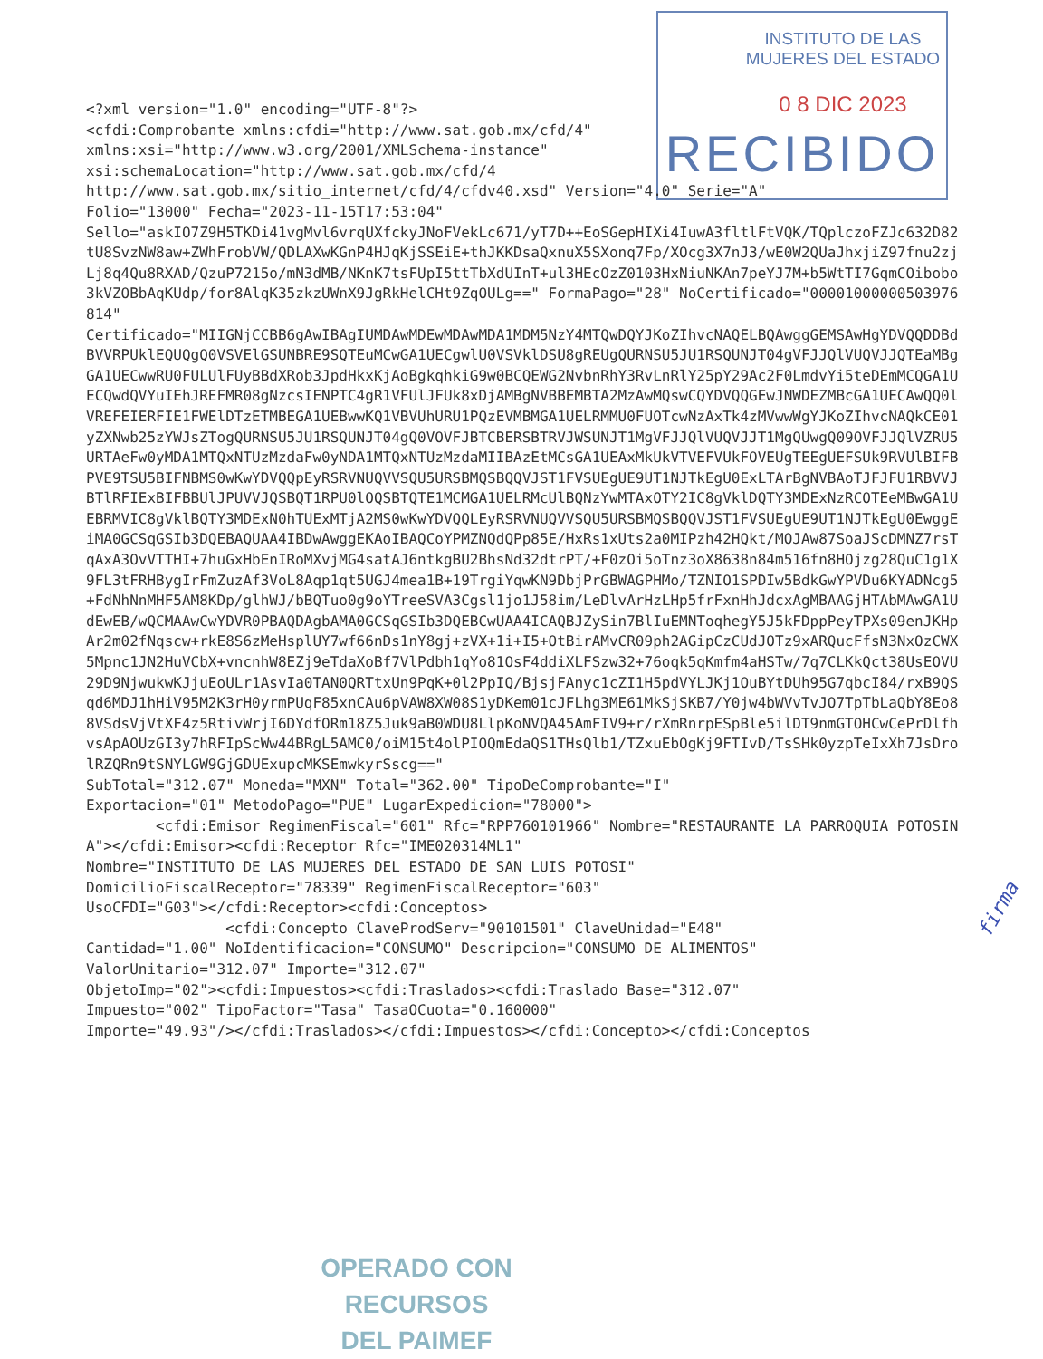INSTITUTO DE LAS
MUJERES DEL ESTADO
0 8 DIC 2023
RECIBIDO
<?xml version="1.0" encoding="UTF-8"?> <cfdi:Comprobante xmlns:cfdi="http://www.sat.gob.mx/cfd/4" xmlns:xsi="http://www.w3.org/2001/XMLSchema-instance" xsi:schemaLocation="http://www.sat.gob.mx/cfd/4 http://www.sat.gob.mx/sitio_internet/cfd/4/cfdv40.xsd" Version="4.0" Serie="A" Folio="13000" Fecha="2023-11-15T17:53:04" Sello="askIO7Z9H5TKDi41vgMvl6vrqUXfckyJNoFVekLc671/yT7D++EoSGepHIXi4IuwA3fltlFtVQK/TQplczoFZJc632D82tU8SvzNW8aw+ZWhFrobVW/QDLAXwKGnP4HJqKjSSEiE+thJKKDsaQxnuX5SXonq7Fp/XOcg3X7nJ3/wE0W2QUaJhxjiZ97fnu2zjLj8q4Qu8RXAD/QzuP7215o/mN3dMB/NKnK7tsFUpI5ttTbXdUInT+ul3HEcOzZ0103HxNiuNKAn7peYJ7M+b5WtTI7GqmCOibobo3kVZOBbAqKUdp/for8AlqK35zkzUWnX9JgRkHelCHt9ZqOULg==" FormaPago="28" NoCertificado="00001000000503976814" Certificado="MIIGNjCCBB6gAwIBAgIUMDAwMDEwMDAwMDA1MDM5NzY4MTQwDQYJKoZIhvcNAQELBQAwggGEMSAwHgYDVQQDDBdBVVRPUklEQUQgQ0VSVElGSUNBRE9SQTEuMCwGA1UECgwlU0VSVklDSU8gREUgQURNSU5JU1RSQUNJT04gVFJJQlVUQVJJQTEaMBgGA1UECwwRU0FULUlFUyBBdXRob3JpdHkxKjAoBgkqhkiG9w0BCQEWG2NvbnRhY3RvLnRlY25pY29Ac2F0LmdvYi5teDEmMCQGA1UECQwdQVYuIEhJREFMR08gNzcsIENPTC4gR1VFUlJFUk8xDjAMBgNVBBEMBTA2MzAwMQswCQYDVQQGEwJNWDEZMBcGA1UECAwQQ0lVREFEIERFIE1FWElDTzETMBEGA1UEBwwKQ1VBVUhURU1PQzEVMBMGA1UELRMMU0FUOTcwNzAxTk4zMVwwWgYJKoZIhvcNAQkCE01yZXNwb25zYWJsZTogQURNSU5JU1RSQUNJT04gQ0VOVFJBTCBERSBTRVJWSUNJT1MgVFJJQlVUQVJJT1MgQUwgQ09OVFJJQlVZRU5URTAeFw0yMDA1MTQxNTUzMzdaFw0yNDA1MTQxNTUzMzdaMIIBAzEtMCsGA1UEAxMkUkVTVEFVUkFOVEUgTEEgUEFSUk9RVUlBIFBPVE9TSU5BIFNBMS0wKwYDVQQpEyRSRVNUQVVSQU5URSBMQSBQQVJST1FVSUEgUE9UT1NJTkEgU0ExLTArBgNVBAoTJFJFU1RBVVJBTlRFIExBIFBBUlJPUVVJQSBQT1RPU0lOQSBTQTE1MCMGA1UELRMcUlBQNzYwMTAxOTY2IC8gVklDQTY3MDExNzRCOTEeMBwGA1UEBRMVIC8gVklBQTY3MDExN0hTUExMTjA2MS0wKwYDVQQLEyRSRVNUQVVSQU5URSBMQSBQQVJST1FVSUEgUE9UT1NJTkEgU0EwggEiMA0GCSqGSIb3DQEBAQUAA4IBDwAwggEKAoIBAQCoYPMZNQdQPp85E/HxRs1xUts2a0MIPzh42HQkt/MOJAw87SoaJScDMNZ7rsTqAxA3OvVTTHI+7huGxHbEnIRoMXvjMG4satAJ6ntkgBU2BhsNd32dtrPT/+F0zOi5oTnz3oX8638n84m516fn8HOjzg28QuC1g1X9FL3tFRHBygIrFmZuzAf3VoL8Aqp1qt5UGJ4mea1B+19TrgiYqwKN9DbjPrGBWAGPHMo/TZNIO1SPDIw5BdkGwYPVDu6KYADNcg5+FdNhNnMHF5AM8KDp/glhWJ/bBQTuo0g9oYTreeSVA3Cgsl1jo1J58im/LeDlvArHzLHp5frFxnHhJdcxAgMBAAGjHTAbMAwGA1UdEwEB/wQCMAAwCwYDVR0PBAQDAgbAMA0GCSqGSIb3DQEBCwUAA4ICAQBJZySin7BlIuEMNToqhegY5J5kFDppPeyTPXs09enJKHpAr2m02fNqscw+rkE8S6zMeHsplUY7wf66nDs1nY8gj+zVX+1i+I5+OtBirAMvCR09ph2AGipCzCUdJOTz9xARQucFfsN3NxOzCWX5Mpnc1JN2HuVCbX+vncnhW8EZj9eTdaXoBf7VlPdbh1qYo81OsF4ddiXLFSzw32+76oqk5qKmfm4aHSTw/7q7CLKkQct38UsEOVU29D9NjwukwKJjuEoULr1AsvIa0TAN0QRTtxUn9PqK+0l2PpIQ/BjsjFAnyc1cZI1H5pdVYLJKj1OuBYtDUh95G7qbcI84/rxB9QSqd6MDJ1hHiV95M2K3rH0yrmPUqF85xnCAu6pVAW8XW08S1yDKem01cJFLhg3ME61MkSjSKB7/Y0jw4bWVvTvJO7TpTbLaQbY8Eo88VSdsVjVtXF4z5RtivWrjI6DYdfORm18Z5Juk9aB0WDU8LlpKoNVQA45AmFIV9+r/rXmRnrpESpBle5ilDT9nmGTOHCwCePrDlfhvsApAOUzGI3y7hRFIpScWw44BRgL5AMC0/oiM15t4olPIOQmEdaQS1THsQlb1/TZxuEbOgKj9FTIvD/TsSHk0yzpTeIxXh7JsDrolRZQRn9tSNYLGW9GjGDUExupcMKSEmwkyrSscg==" SubTotal="312.07" Moneda="MXN" Total="362.00" TipoDeComprobante="I" Exportacion="01" MetodoPago="PUE" LugarExpedicion="78000"> <cfdi:Emisor RegimenFiscal="601" Rfc="RPP760101966" Nombre="RESTAURANTE LA PARROQUIA POTOSINA"></cfdi:Emisor><cfdi:Receptor Rfc="IME020314ML1" Nombre="INSTITUTO DE LAS MUJERES DEL ESTADO DE SAN LUIS POTOSI" DomicilioFiscalReceptor="78339" RegimenFiscalReceptor="603" UsoCFDI="G03"></cfdi:Receptor><cfdi:Conceptos> <cfdi:Concepto ClaveProdServ="90101501" ClaveUnidad="E48" Cantidad="1.00" NoIdentificacion="CONSUMO" Descripcion="CONSUMO DE ALIMENTOS" ValorUnitario="312.07" Importe="312.07" ObjetoImp="02"><cfdi:Impuestos><cfdi:Traslados><cfdi:Traslado Base="312.07" Impuesto="002" TipoFactor="Tasa" TasaOCuota="0.160000" Importe="49.93"/></cfdi:Traslados></cfdi:Impuestos></cfdi:Concepto></cfdi:Conceptos
firma
OPERADO CON RECURSOS
DEL PAIMEF